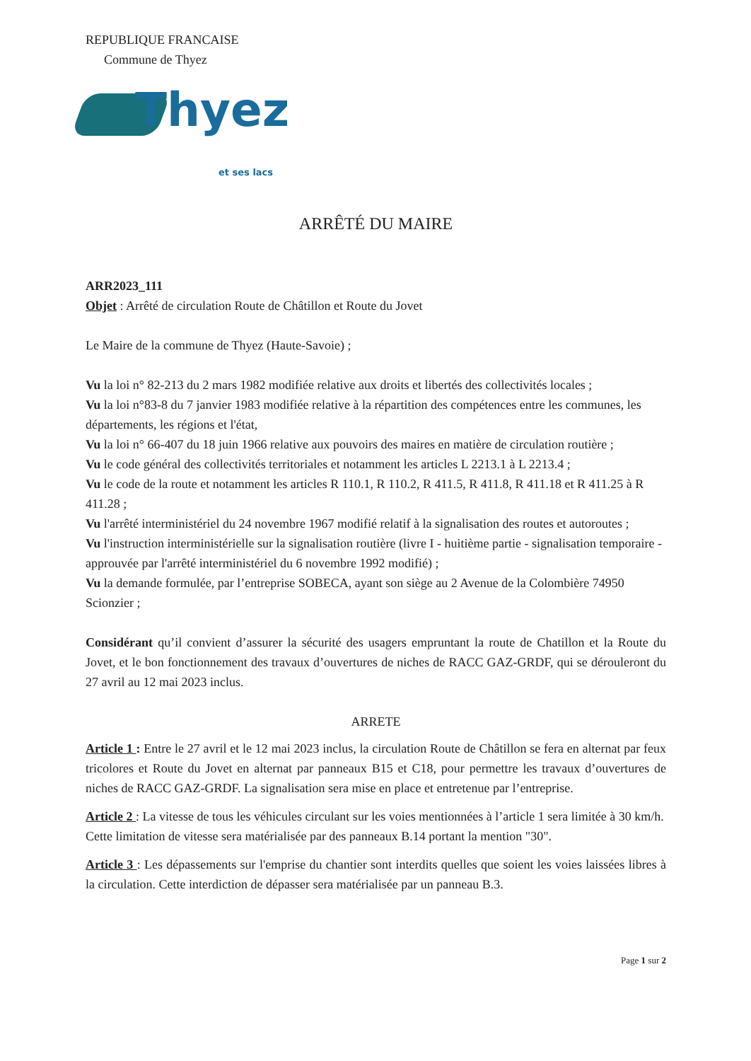REPUBLIQUE FRANCAISE
Commune de Thyez
Thyez
et ses lacs
ARRÊTÉ DU MAIRE
ARR2023_111
Objet : Arrêté de circulation Route de Châtillon et Route du Jovet
Le Maire de la commune de Thyez (Haute-Savoie) ;
Vu la loi n° 82-213 du 2 mars 1982 modifiée relative aux droits et libertés des collectivités locales ;
Vu la loi n°83-8 du 7 janvier 1983 modifiée relative à la répartition des compétences entre les communes, les départements, les régions et l'état,
Vu la loi n° 66-407 du 18 juin 1966 relative aux pouvoirs des maires en matière de circulation routière ;
Vu le code général des collectivités territoriales et notamment les articles L 2213.1 à L 2213.4 ;
Vu le code de la route et notamment les articles R 110.1, R 110.2, R 411.5, R 411.8, R 411.18 et R 411.25 à R 411.28 ;
Vu l'arrêté interministériel du 24 novembre 1967 modifié relatif à la signalisation des routes et autoroutes ;
Vu l'instruction interministérielle sur la signalisation routière (livre I - huitième partie - signalisation temporaire - approuvée par l'arrêté interministériel du 6 novembre 1992 modifié) ;
Vu la demande formulée, par l’entreprise SOBECA, ayant son siège au 2 Avenue de la Colombière 74950 Scionzier ;
Considérant qu’il convient d’assurer la sécurité des usagers empruntant la route de Chatillon et la Route du Jovet, et le bon fonctionnement des travaux d’ouvertures de niches de RACC GAZ-GRDF, qui se dérouleront du 27 avril au 12 mai 2023 inclus.
ARRETE
Article 1 : Entre le 27 avril et le 12 mai 2023 inclus, la circulation Route de Châtillon se fera en alternat par feux tricolores et Route du Jovet en alternat par panneaux B15 et C18, pour permettre les travaux d’ouvertures de niches de RACC GAZ-GRDF. La signalisation sera mise en place et entretenue par l’entreprise.
Article 2 : La vitesse de tous les véhicules circulant sur les voies mentionnées à l’article 1 sera limitée à 30 km/h. Cette limitation de vitesse sera matérialisée par des panneaux B.14 portant la mention "30".
Article 3 : Les dépassements sur l'emprise du chantier sont interdits quelles que soient les voies laissées libres à la circulation. Cette interdiction de dépasser sera matérialisée par un panneau B.3.
Page 1 sur 2